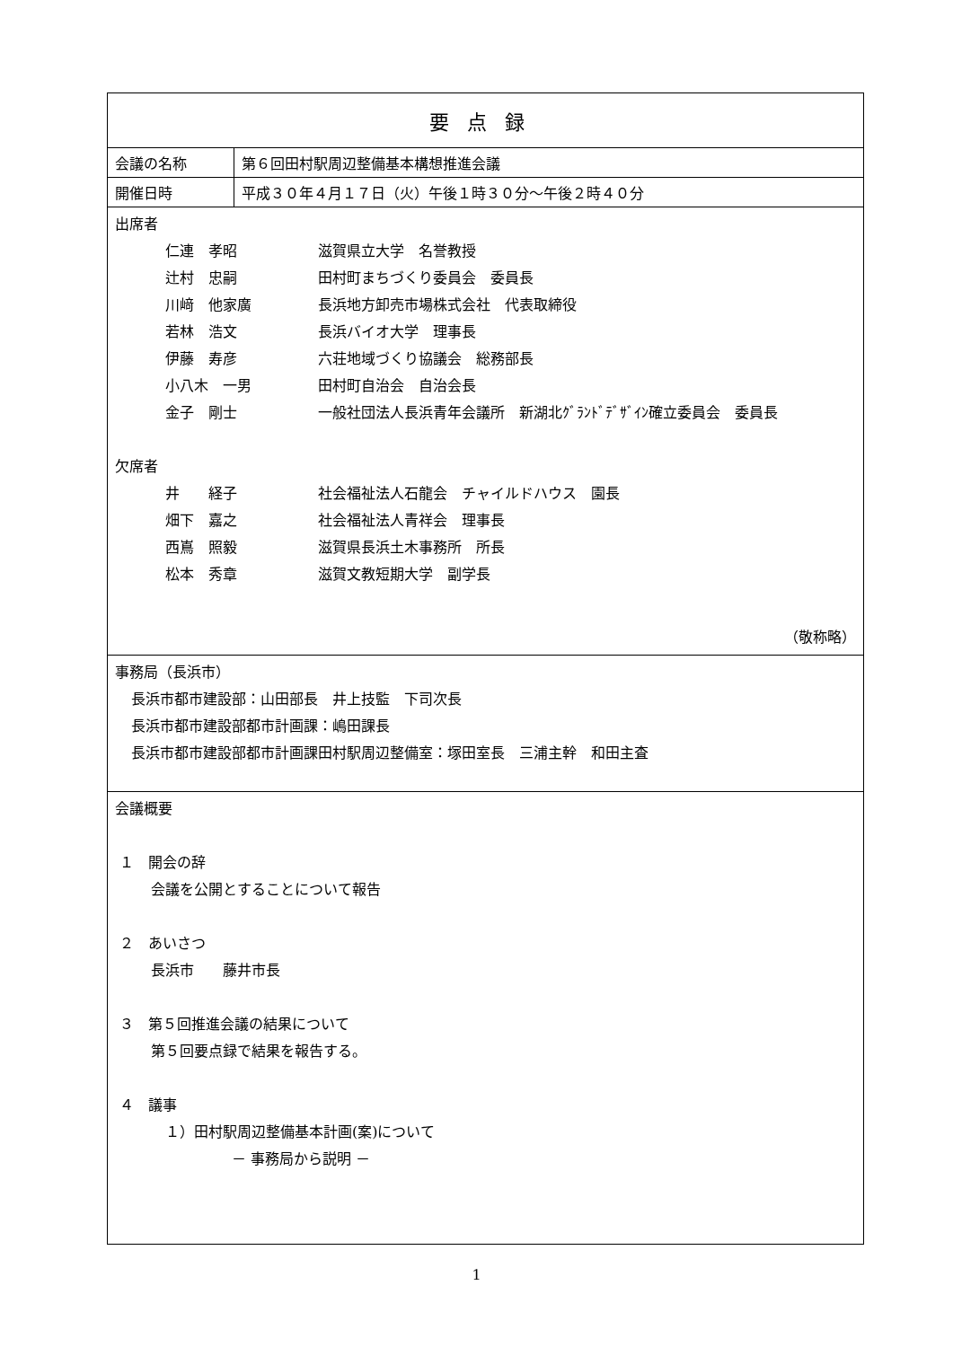| 要点録 | |
| --- | --- |
| 会議の名称 | 第６回田村駅周辺整備基本構想推進会議 |
| 開催日時 | 平成３０年４月１７日（火）午後１時３０分～午後２時４０分 |
| 出席者 仁連 孝昭 滋賀県立大学 名誉教授 辻村 忠嗣 田村町まちづくり委員会 委員長 川﨑 他家廣 長浜地方卸売市場株式会社 代表取締役 若林 浩文 長浜バイオ大学 理事長 伊藤 寿彦 六荘地域づくり協議会 総務部長 小八木 一男 田村町自治会 自治会長 金子 剛士 一般社団法人長浜青年会議所 新湖北ｸﾞﾗﾝﾄﾞﾃﾞｻﾞｲﾝ確立委員会 委員長 欠席者 井 経子 社会福祉法人石龍会 チャイルドハウス 園長 畑下 嘉之 社会福祉法人青祥会 理事長 西嶌 照毅 滋賀県長浜土木事務所 所長 松本 秀章 滋賀文教短期大学 副学長 （敬称略） | |
| 事務局（長浜市） 長浜市都市建設部：山田部長 井上技監 下司次長 長浜市都市建設部都市計画課：嶋田課長 長浜市都市建設部都市計画課田村駅周辺整備室：塚田室長 三浦主幹 和田主査 | |
| 会議概要 １ 開会の辞 会議を公開とすることについて報告 ２ あいさつ 長浜市 藤井市長 ３ 第５回推進会議の結果について 第５回要点録で結果を報告する。 ４ 議事 １）田村駅周辺整備基本計画(案)について － 事務局から説明 － | |
1